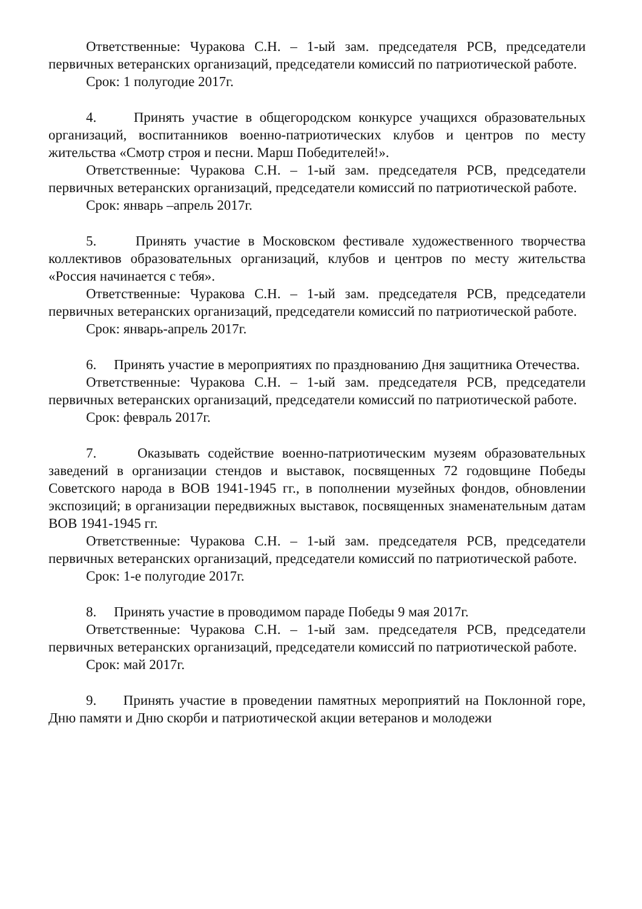Ответственные: Чуракова С.Н. – 1-ый зам. председателя РСВ, председатели первичных ветеранских организаций, председатели комиссий по патриотической работе.
Срок: 1 полугодие 2017г.
4. Принять участие в общегородском конкурсе учащихся образовательных организаций, воспитанников военно-патриотических клубов и центров по месту жительства «Смотр строя и песни. Марш Победителей!».
Ответственные: Чуракова С.Н. – 1-ый зам. председателя РСВ, председатели первичных ветеранских организаций, председатели комиссий по патриотической работе.
Срок: январь –апрель 2017г.
5. Принять участие в Московском фестивале художественного творчества коллективов образовательных организаций, клубов и центров по месту жительства «Россия начинается с тебя».
Ответственные: Чуракова С.Н. – 1-ый зам. председателя РСВ, председатели первичных ветеранских организаций, председатели комиссий по патриотической работе.
Срок: январь-апрель 2017г.
6. Принять участие в мероприятиях по празднованию Дня защитника Отечества.
Ответственные: Чуракова С.Н. – 1-ый зам. председателя РСВ, председатели первичных ветеранских организаций, председатели комиссий по патриотической работе.
Срок: февраль 2017г.
7. Оказывать содействие военно-патриотическим музеям образовательных заведений в организации стендов и выставок, посвященных 72 годовщине Победы Советского народа в ВОВ 1941-1945 гг., в пополнении музейных фондов, обновлении экспозиций; в организации передвижных выставок, посвященных знаменательным датам ВОВ 1941-1945 гг.
Ответственные: Чуракова С.Н. – 1-ый зам. председателя РСВ, председатели первичных ветеранских организаций, председатели комиссий по патриотической работе.
Срок: 1-е полугодие 2017г.
8. Принять участие в проводимом параде Победы 9 мая 2017г.
Ответственные: Чуракова С.Н. – 1-ый зам. председателя РСВ, председатели первичных ветеранских организаций, председатели комиссий по патриотической работе.
Срок: май 2017г.
9. Принять участие в проведении памятных мероприятий на Поклонной горе, Дню памяти и Дню скорби и патриотической акции ветеранов и молодежи